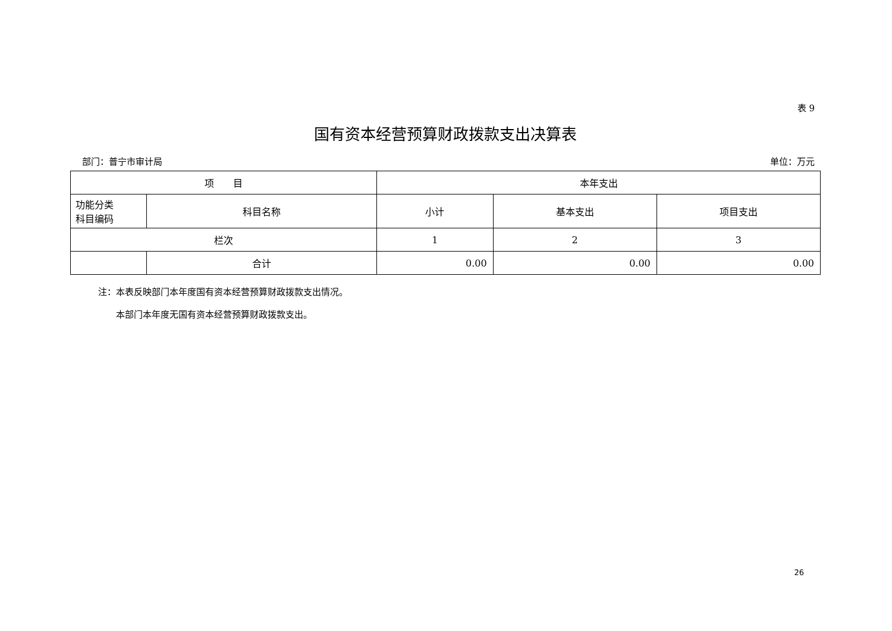表 9
国有资本经营预算财政拨款支出决算表
部门：普宁市审计局 单位：万元
| 项 目 | | 本年支出 | | |
| --- | --- | --- | --- | --- |
| 功能分类 科目编码 | 科目名称 | 小计 | 基本支出 | 项目支出 |
| 栏次 | | 1 | 2 | 3 |
| | 合计 | 0.00 | 0.00 | 0.00 |
注：本表反映部门本年度国有资本经营预算财政拨款支出情况。
　　本部门本年度无国有资本经营预算财政拨款支出。
26